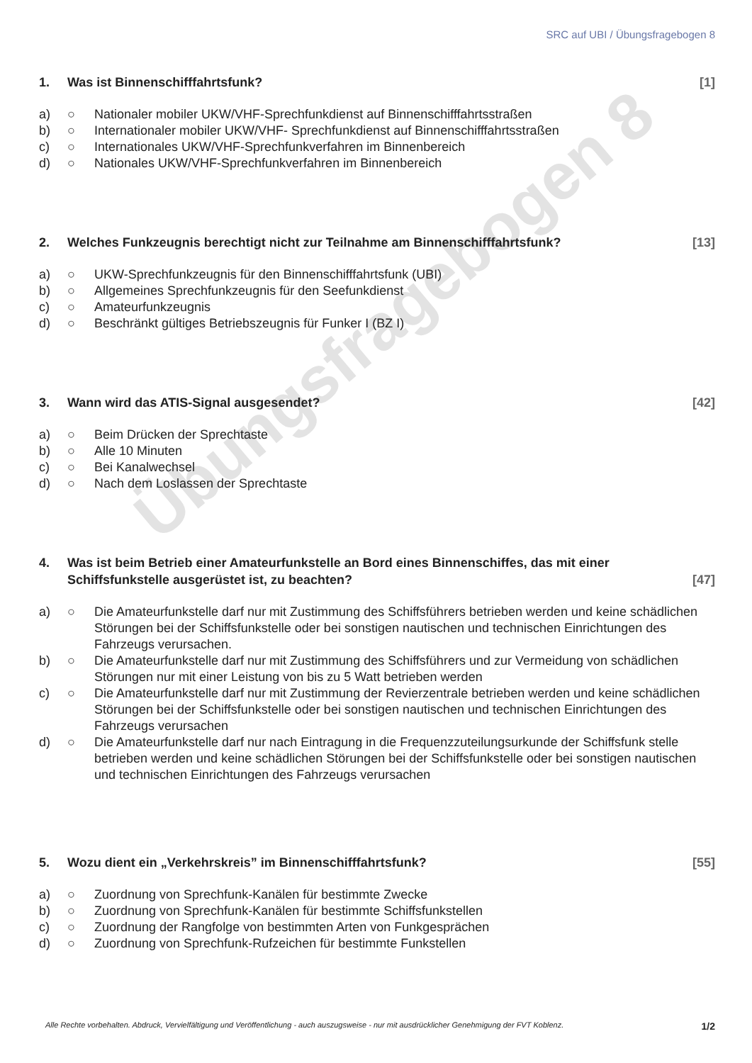Übungsfragebogen 8
SRC auf UBI / Übungsfragebogen 8
1. Was ist Binnenschifffahrtsfunk? [1]
a) ○ Nationaler mobiler UKW/VHF-Sprechfunkdienst auf Binnenschifffahrtsstraßen
b) ○ Internationaler mobiler UKW/VHF- Sprechfunkdienst auf Binnenschifffahrtsstraßen
c) ○ Internationales UKW/VHF-Sprechfunkverfahren im Binnenbereich
d) ○ Nationales UKW/VHF-Sprechfunkverfahren im Binnenbereich
2. Welches Funkzeugnis berechtigt nicht zur Teilnahme am Binnenschifffahrtsfunk? [13]
a) ○ UKW-Sprechfunkzeugnis für den Binnenschifffahrtsfunk (UBI)
b) ○ Allgemeines Sprechfunkzeugnis für den Seefunkdienst
c) ○ Amateurfunkzeugnis
d) ○ Beschränkt gültiges Betriebszeugnis für Funker I (BZ I)
3. Wann wird das ATIS-Signal ausgesendet? [42]
a) ○ Beim Drücken der Sprechtaste
b) ○ Alle 10 Minuten
c) ○ Bei Kanalwechsel
d) ○ Nach dem Loslassen der Sprechtaste
4. Was ist beim Betrieb einer Amateurfunkstelle an Bord eines Binnenschiffes, das mit einer Schiffsfunkstelle ausgerüstet ist, zu beachten? [47]
a) ○ Die Amateurfunkstelle darf nur mit Zustimmung des Schiffsführers betrieben werden und keine schädlichen Störungen bei der Schiffsfunkstelle oder bei sonstigen nautischen und technischen Einrichtungen des Fahrzeugs verursachen.
b) ○ Die Amateurfunkstelle darf nur mit Zustimmung des Schiffsführers und zur Vermeidung von schädlichen Störungen nur mit einer Leistung von bis zu 5 Watt betrieben werden
c) ○ Die Amateurfunkstelle darf nur mit Zustimmung der Revierzentrale betrieben werden und keine schädlichen Störungen bei der Schiffsfunkstelle oder bei sonstigen nautischen und technischen Einrichtungen des Fahrzeugs verursachen
d) ○ Die Amateurfunkstelle darf nur nach Eintragung in die Frequenzzuteilungsurkunde der Schiffsfunk stelle betrieben werden und keine schädlichen Störungen bei der Schiffsfunkstelle oder bei sonstigen nautischen und technischen Einrichtungen des Fahrzeugs verursachen
5. Wozu dient ein „Verkehrskreis” im Binnenschifffahrtsfunk? [55]
a) ○ Zuordnung von Sprechfunk-Kanälen für bestimmte Zwecke
b) ○ Zuordnung von Sprechfunk-Kanälen für bestimmte Schiffsfunkstellen
c) ○ Zuordnung der Rangfolge von bestimmten Arten von Funkgesprächen
d) ○ Zuordnung von Sprechfunk-Rufzeichen für bestimmte Funkstellen
Alle Rechte vorbehalten. Abdruck, Vervielfältigung und Veröffentlichung - auch auszugsweise - nur mit ausdrücklicher Genehmigung der FVT Koblenz. 1/2